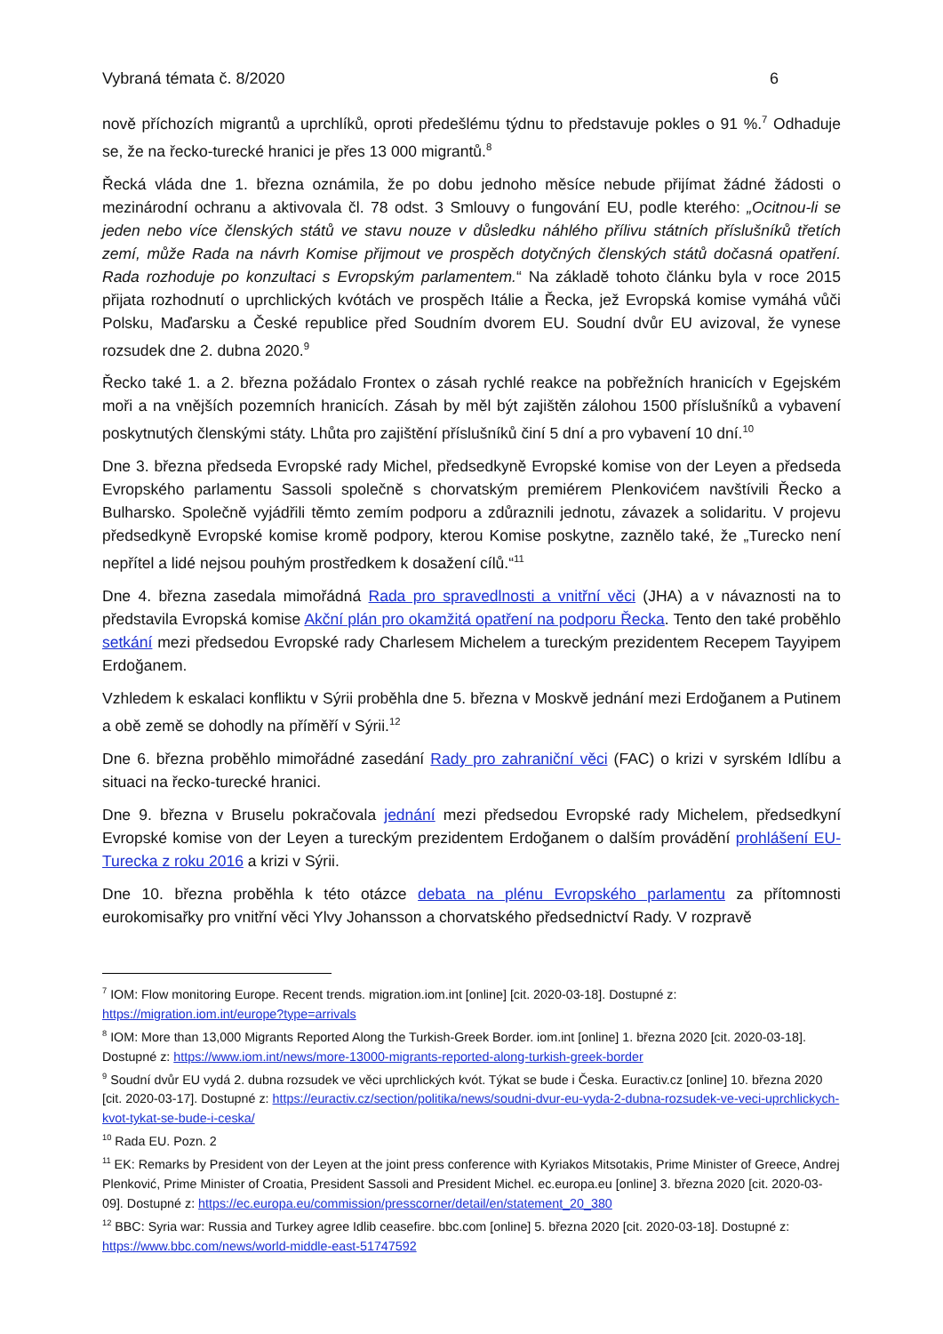Vybraná témata č. 8/2020 6
nově příchozích migrantů a uprchlíků, oproti předešlému týdnu to představuje pokles o 91 %.<sup>7</sup> Odhaduje se, že na řecko-turecké hranici je přes 13 000 migrantů.<sup>8</sup>
Řecká vláda dne 1. března oznámila, že po dobu jednoho měsíce nebude přijímat žádné žádosti o mezinárodní ochranu a aktivovala čl. 78 odst. 3 Smlouvy o fungování EU, podle kterého: „Ocitnou-li se jeden nebo více členských států ve stavu nouze v důsledku náhlého přílivu státních příslušníků třetích zemí, může Rada na návrh Komise přijmout ve prospěch dotyčných členských států dočasná opatření. Rada rozhoduje po konzultaci s Evropským parlamentem.“ Na základě tohoto článku byla v roce 2015 přijata rozhodnutí o uprchlických kvótách ve prospěch Itálie a Řecka, jež Evropská komise vymáhá vůči Polsku, Maďarsku a České republice před Soudním dvorem EU. Soudní dvůr EU avizoval, že vynese rozsudek dne 2. dubna 2020.<sup>9</sup>
Řecko také 1. a 2. března požádalo Frontex o zásah rychlé reakce na pobřežních hranicích v Egejském moři a na vnějších pozemních hranicích. Zásah by měl být zajištěn zálohou 1500 příslušníků a vybavení poskytnutých členskými státy. Lhůta pro zajištění příslušníků činí 5 dní a pro vybavení 10 dní.<sup>10</sup>
Dne 3. března předseda Evropské rady Michel, předsedkyně Evropské komise von der Leyen a předseda Evropského parlamentu Sassoli společně s chorvatským premiérem Plenkovićem navštívili Řecko a Bulharsko. Společně vyjádřili těmto zemím podporu a zdůraznili jednotu, závazek a solidaritu. V projevu předsedkyně Evropské komise kromě podpory, kterou Komise poskytne, zaznělo také, že „Turecko není nepřítel a lidé nejsou pouhým prostředkem k dosažení cílů.“<sup>11</sup>
Dne 4. března zasedala mimořádná Rada pro spravedlnosti a vnitřní věci (JHA) a v návaznosti na to představila Evropská komise Akční plán pro okamžitá opatření na podporu Řecka. Tento den také proběhlo setkání mezi předsedou Evropské rady Charlesem Michelem a tureckým prezidentem Recepem Tayyipem Erdoğanem.
Vzhledem k eskalaci konfliktu v Sýrii proběhla dne 5. března v Moskvě jednání mezi Erdoğanem a Putinem a obě země se dohodly na příměří v Sýrii.<sup>12</sup>
Dne 6. března proběhlo mimořádné zasedání Rady pro zahraniční věci (FAC) o krizi v syrském Idlíbu a situaci na řecko-turecké hranici.
Dne 9. března v Bruselu pokračovala jednání mezi předsedou Evropské rady Michelem, předsedkyní Evropské komise von der Leyen a tureckým prezidentem Erdoğanem o dalším provádění prohlášení EU-Turecka z roku 2016 a krizi v Sýrii.
Dne 10. března proběhla k této otázce debata na plénu Evropského parlamentu za přítomnosti eurokomisařky pro vnitřní věci Ylvy Johansson a chorvatského předsednictví Rady. V rozpravě
<sup>7</sup> IOM: Flow monitoring Europe. Recent trends. migration.iom.int [online] [cit. 2020-03-18]. Dostupné z: https://migration.iom.int/europe?type=arrivals
<sup>8</sup> IOM: More than 13,000 Migrants Reported Along the Turkish-Greek Border. iom.int [online] 1. března 2020 [cit. 2020-03-18]. Dostupné z: https://www.iom.int/news/more-13000-migrants-reported-along-turkish-greek-border
<sup>9</sup> Soudní dvůr EU vydá 2. dubna rozsudek ve věci uprchlických kvót. Týkat se bude i Česka. Euractiv.cz [online] 10. března 2020 [cit. 2020-03-17]. Dostupné z: https://euractiv.cz/section/politika/news/soudni-dvur-eu-vyda-2-dubna-rozsudek-ve-veci-uprchlickych-kvot-tykat-se-bude-i-ceska/
<sup>10</sup> Rada EU. Pozn. 2
<sup>11</sup> EK: Remarks by President von der Leyen at the joint press conference with Kyriakos Mitsotakis, Prime Minister of Greece, Andrej Plenković, Prime Minister of Croatia, President Sassoli and President Michel. ec.europa.eu [online] 3. března 2020 [cit. 2020-03-09]. Dostupné z: https://ec.europa.eu/commission/presscorner/detail/en/statement_20_380
<sup>12</sup> BBC: Syria war: Russia and Turkey agree Idlib ceasefire. bbc.com [online] 5. března 2020 [cit. 2020-03-18]. Dostupné z: https://www.bbc.com/news/world-middle-east-51747592